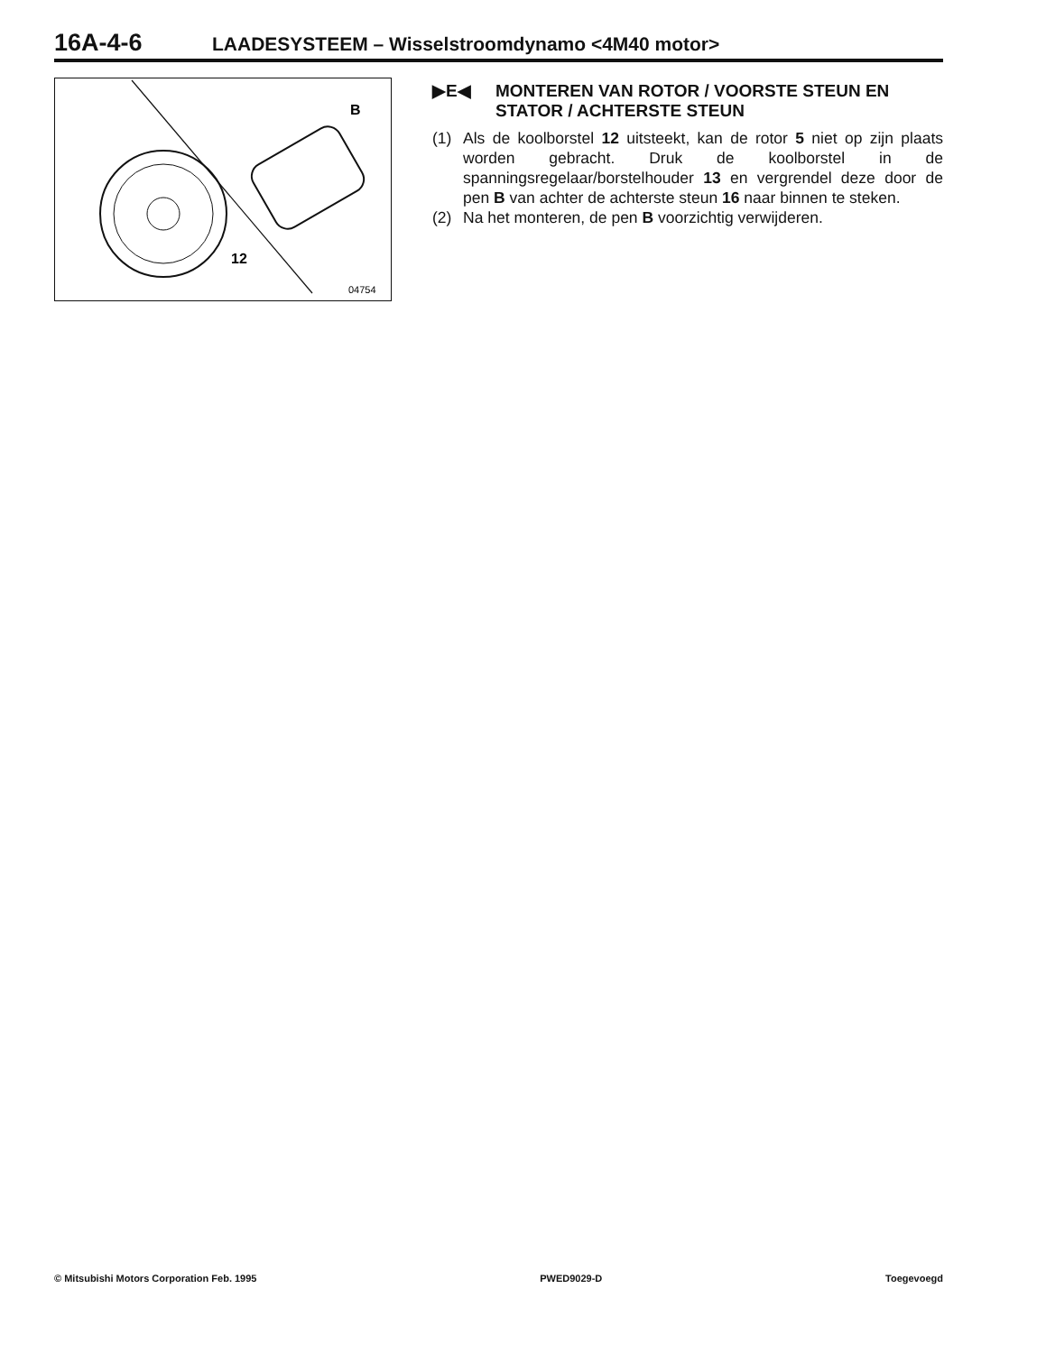16A-4-6 LAADESYSTEEM – Wisselstroomdynamo <4M40 motor>
B
12
04754
▶E◀ MONTEREN VAN ROTOR / VOORSTE STEUN EN STATOR / ACHTERSTE STEUN
(1) Als de koolborstel 12 uitsteekt, kan de rotor 5 niet op zijn plaats worden gebracht. Druk de koolborstel in de spanningsregelaar/borstelhouder 13 en vergrendel deze door de pen B van achter de achterste steun 16 naar binnen te steken.
(2) Na het monteren, de pen B voorzichtig verwijderen.
© Mitsubishi Motors Corporation Feb. 1995 PWED9029-D Toegevoegd